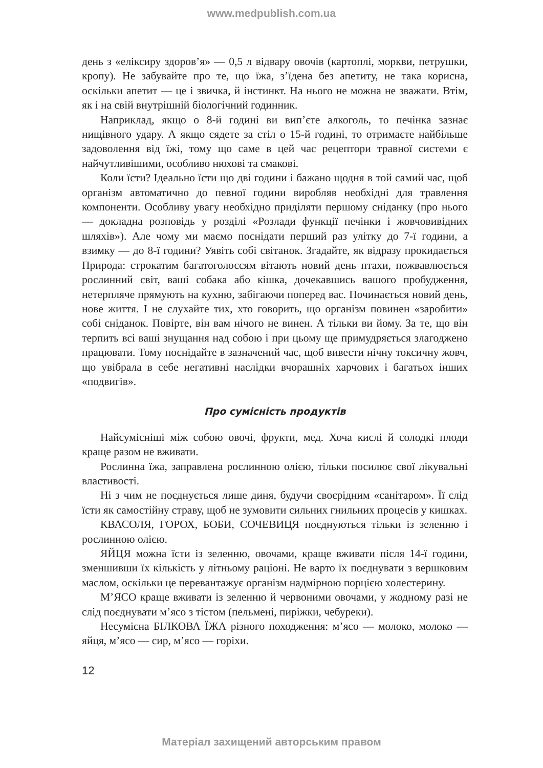www.medpublish.com.ua
день з «еліксиру здоров’я» — 0,5 л відвару овочів (картоплі, моркви, петрушки, кропу). Не забувайте про те, що їжа, з’їдена без апетиту, не така корисна, оскільки апетит — це і звичка, й інстинкт. На нього не можна не зважати. Втім, як і на свій внутрішній біологічний годинник.
Наприклад, якщо о 8-й годині ви вип’єте алкоголь, то печінка зазнає нищівного удару. А якщо сядете за стіл о 15-й годині, то отримаєте найбільше задоволення від їжі, тому що саме в цей час рецептори травної системи є найчутливішими, особливо нюхові та смакові.
Коли їсти? Ідеально їсти що дві години і бажано щодня в той самий час, щоб організм автоматично до певної години виробляв необхідні для травлення компоненти. Особливу увагу необхідно приділяти першому сніданку (про нього — докладна розповідь у розділі «Розлади функції печінки і жовчовивідних шляхів»). Але чому ми маємо поснідати перший раз улітку до 7-ї години, а взимку — до 8-ї години? Уявіть собі світанок. Згадайте, як відразу прокидається Природа: строкатим багатоголоссям вітають новий день птахи, пожвавлюється рослинний світ, ваші собака або кішка, дочекавшись вашого пробудження, нетерпляче прямують на кухню, забігаючи поперед вас. Починається новий день, нове життя. І не слухайте тих, хто говорить, що організм повинен «заробити» собі сніданок. Повірте, він вам нічого не винен. А тільки ви йому. За те, що він терпить всі ваші знущання над собою і при цьому ще примудряється злагоджено працювати. Тому поснідайте в зазначений час, щоб вивести нічну токсичну жовч, що увібрала в себе негативні наслідки вчорашніх харчових і багатьох інших «подвигів».
Про сумісність продуктів
Найсумісніші між собою овочі, фрукти, мед. Хоча кислі й солодкі плоди краще разом не вживати.
Рослинна їжа, заправлена рослинною олією, тільки посилює свої лікувальні властивості.
Ні з чим не поєднується лише диня, будучи своєрідним «санітаром». Її слід їсти як самостійну страву, щоб не зумовити сильних гнильних процесів у кишках.
КВАСОЛЯ, ГОРОХ, БОБИ, СОЧЕВИЦЯ поєднуються тільки із зеленню і рослинною олією.
ЯЙЦЯ можна їсти із зеленню, овочами, краще вживати після 14-ї години, зменшивши їх кількість у літньому раціоні. Не варто їх поєднувати з вершковим маслом, оскільки це перевантажує організм надмірною порцією холестерину.
М’ЯСО краще вживати із зеленню й червоними овочами, у жодному разі не слід поєднувати м’ясо з тістом (пельмені, пиріжки, чебуреки).
Несумісна БІЛКОВА ЇЖА різного походження: м’ясо — молоко, молоко — яйця, м’ясо — сир, м’ясо — горіхи.
12
Матеріал захищений авторським правом